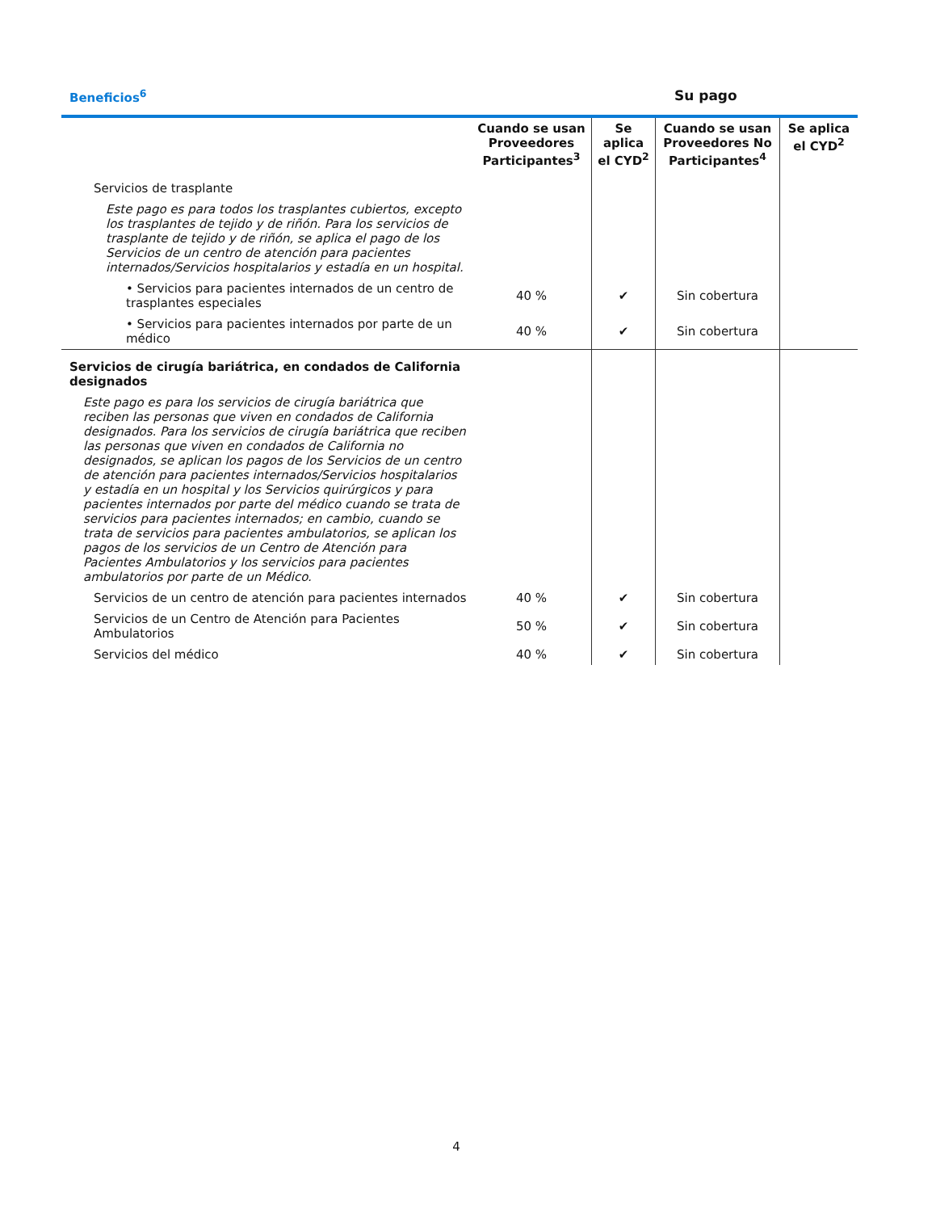Beneficios<sup>6</sup> Su pago
| | Cuando se usan Proveedores Participantes<sup>3</sup> | Se aplica el CYD<sup>2</sup> | Cuando se usan Proveedores No Participantes<sup>4</sup> | Se aplica el CYD<sup>2</sup> |
| --- | --- | --- | --- | --- |
| Servicios de trasplante | | | | |
| Este pago es para todos los trasplantes cubiertos, excepto los trasplantes de tejido y de riñón. Para los servicios de trasplante de tejido y de riñón, se aplica el pago de los Servicios de un centro de atención para pacientes internados/Servicios hospitalarios y estadía en un hospital. | | | | |
| • Servicios para pacientes internados de un centro de trasplantes especiales | 40 % | ✔ | Sin cobertura | |
| • Servicios para pacientes internados por parte de un médico | 40 % | ✔ | Sin cobertura | |
| Servicios de cirugía bariátrica, en condados de California designados | | | | |
| Este pago es para los servicios de cirugía bariátrica que reciben las personas que viven en condados de California designados. Para los servicios de cirugía bariátrica que reciben las personas que viven en condados de California no designados, se aplican los pagos de los Servicios de un centro de atención para pacientes internados/Servicios hospitalarios y estadía en un hospital y los Servicios quirúrgicos y para pacientes internados por parte del médico cuando se trata de servicios para pacientes internados; en cambio, cuando se trata de servicios para pacientes ambulatorios, se aplican los pagos de los servicios de un Centro de Atención para Pacientes Ambulatorios y los servicios para pacientes ambulatorios por parte de un Médico. | | | | |
| Servicios de un centro de atención para pacientes internados | 40 % | ✔ | Sin cobertura | |
| Servicios de un Centro de Atención para Pacientes Ambulatorios | 50 % | ✔ | Sin cobertura | |
| Servicios del médico | 40 % | ✔ | Sin cobertura | |
4